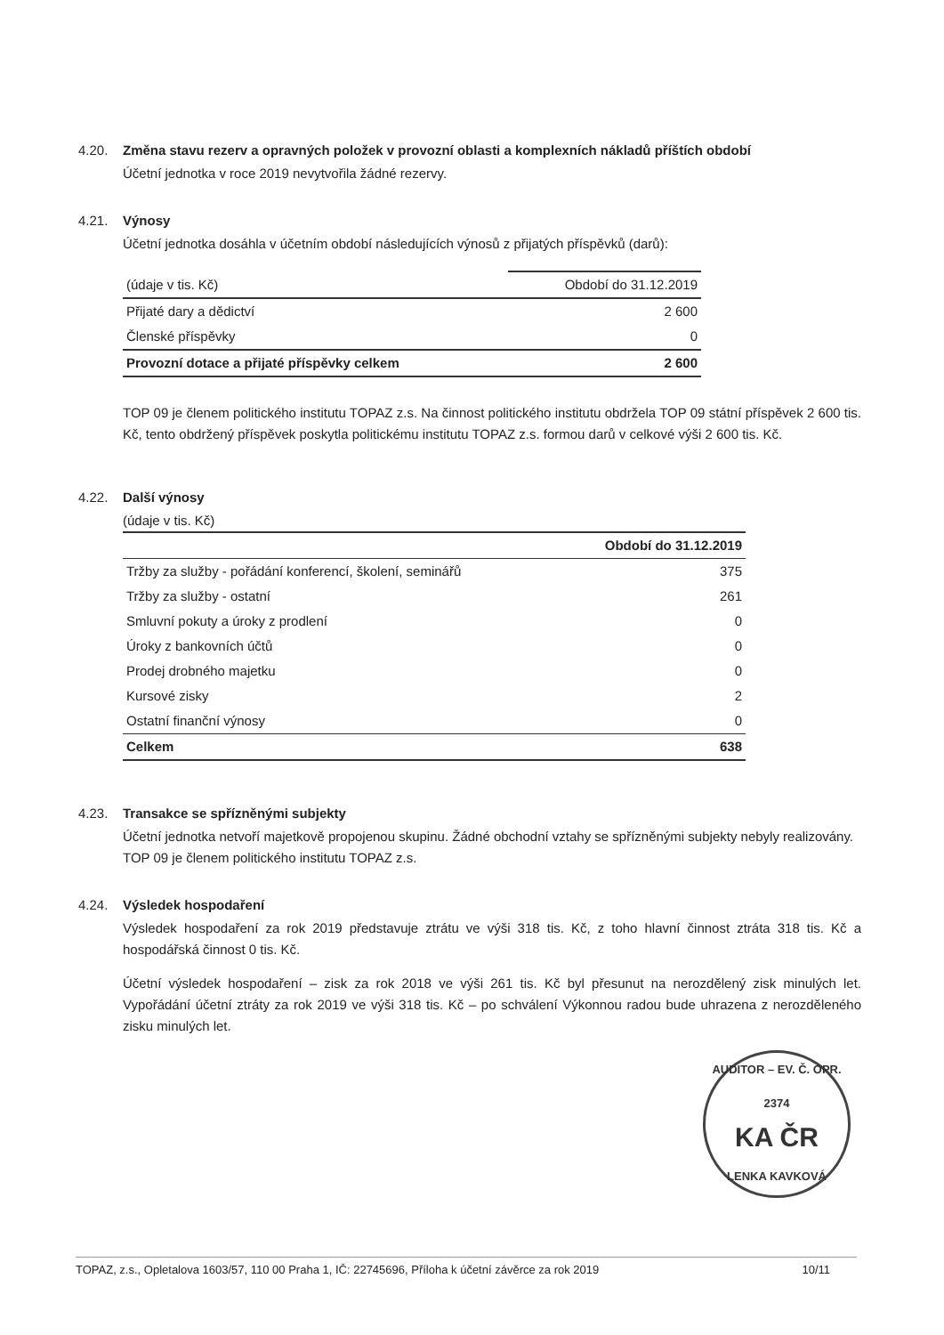4.20. Změna stavu rezerv a opravných položek v provozní oblasti a komplexních nákladů příštích období
Účetní jednotka v roce 2019 nevytvořila žádné rezervy.
4.21. Výnosy
Účetní jednotka dosáhla v účetním období následujících výnosů z přijatých příspěvků (darů):
| (údaje v tis. Kč) | Období do 31.12.2019 |
| Přijaté dary a dědictví | 2 600 |
| Členské příspěvky | 0 |
| Provozní dotace a přijaté příspěvky celkem | 2 600 |
TOP 09 je členem politického institutu TOPAZ z.s. Na činnost politického institutu obdržela TOP 09 státní příspěvek 2 600 tis. Kč, tento obdržený příspěvek poskytla politickému institutu TOPAZ z.s. formou darů v celkové výši 2 600 tis. Kč.
4.22. Další výnosy
(údaje v tis. Kč)
| | Období do 31.12.2019 |
| Tržby za služby - pořádání konferencí, školení, seminářů | 375 |
| Tržby za služby - ostatní | 261 |
| Smluvní pokuty a úroky z prodlení | 0 |
| Úroky z bankovních účtů | 0 |
| Prodej drobného majetku | 0 |
| Kursové zisky | 2 |
| Ostatní finanční výnosy | 0 |
| Celkem | 638 |
4.23. Transakce se spřízněnými subjekty
Účetní jednotka netvoří majetkově propojenou skupinu. Žádné obchodní vztahy se spřízněnými subjekty nebyly realizovány. TOP 09 je členem politického institutu TOPAZ z.s.
4.24. Výsledek hospodaření
Výsledek hospodaření za rok 2019 představuje ztrátu ve výši 318 tis. Kč, z toho hlavní činnost ztráta 318 tis. Kč a hospodářská činnost 0 tis. Kč.
Účetní výsledek hospodaření – zisk za rok 2018 ve výši 261 tis. Kč byl přesunut na nerozdělený zisk minulých let. Vypořádání účetní ztráty za rok 2019 ve výši 318 tis. Kč – po schválení Výkonnou radou bude uhrazena z nerozděleného zisku minulých let.
AUDITOR – EV. Č. OPR. 2374
KA ČR
LENKA KAVKOVÁ
TOPAZ, z.s., Opletalova 1603/57, 110 00 Praha 1, IČ: 22745696, Příloha k účetní závěrce za rok 2019 10/11